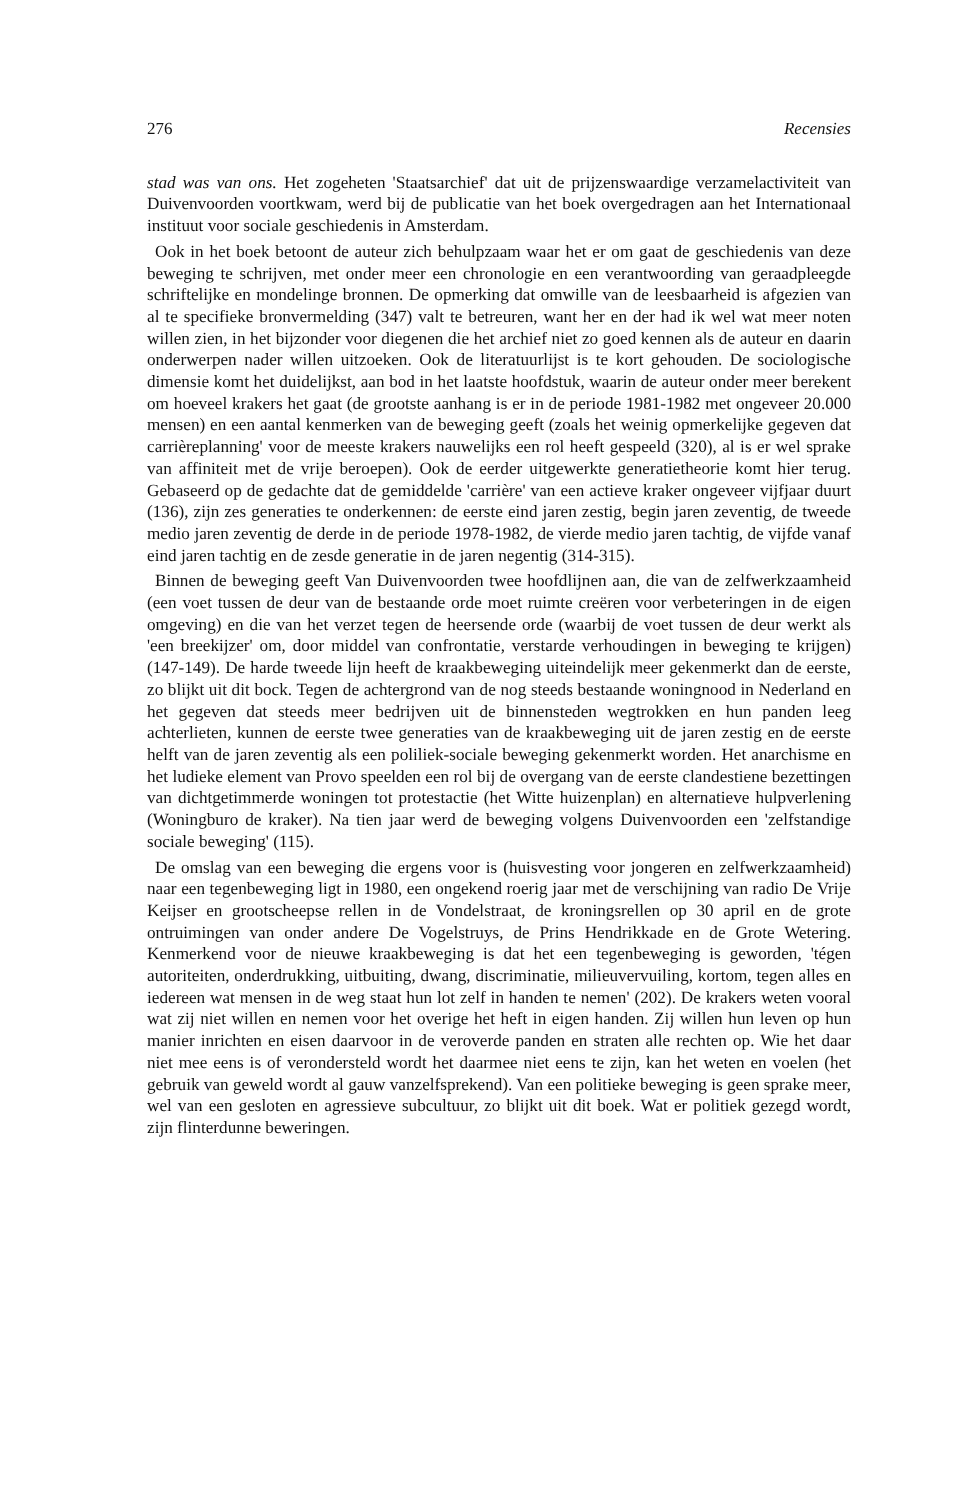276 Recensies
stad was van ons. Het zogeheten 'Staatsarchief' dat uit de prijzenswaardige verzamelactiviteit van Duivenvoorden voortkwam, werd bij de publicatie van het boek overgedragen aan het Internationaal instituut voor sociale geschiedenis in Amsterdam.
Ook in het boek betoont de auteur zich behulpzaam waar het er om gaat de geschiedenis van deze beweging te schrijven, met onder meer een chronologie en een verantwoording van geraadpleegde schriftelijke en mondelinge bronnen. De opmerking dat omwille van de leesbaarheid is afgezien van al te specifieke bronvermelding (347) valt te betreuren, want her en der had ik wel wat meer noten willen zien, in het bijzonder voor diegenen die het archief niet zo goed kennen als de auteur en daarin onderwerpen nader willen uitzoeken. Ook de literatuurlijst is te kort gehouden. De sociologische dimensie komt het duidelijkst, aan bod in het laatste hoofdstuk, waarin de auteur onder meer berekent om hoeveel krakers het gaat (de grootste aanhang is er in de periode 1981-1982 met ongeveer 20.000 mensen) en een aantal kenmerken van de beweging geeft (zoals het weinig opmerkelijke gegeven dat carrièreplanning' voor de meeste krakers nauwelijks een rol heeft gespeeld (320), al is er wel sprake van affiniteit met de vrije beroepen). Ook de eerder uitgewerkte generatietheorie komt hier terug. Gebaseerd op de gedachte dat de gemiddelde 'carrière' van een actieve kraker ongeveer vijfjaar duurt (136), zijn zes generaties te onderkennen: de eerste eind jaren zestig, begin jaren zeventig, de tweede medio jaren zeventig de derde in de periode 1978-1982, de vierde medio jaren tachtig, de vijfde vanaf eind jaren tachtig en de zesde generatie in de jaren negentig (314-315).
Binnen de beweging geeft Van Duivenvoorden twee hoofdlijnen aan, die van de zelfwerkzaamheid (een voet tussen de deur van de bestaande orde moet ruimte creëren voor verbeteringen in de eigen omgeving) en die van het verzet tegen de heersende orde (waarbij de voet tussen de deur werkt als 'een breekijzer' om, door middel van confrontatie, verstarde verhoudingen in beweging te krijgen) (147-149). De harde tweede lijn heeft de kraakbeweging uiteindelijk meer gekenmerkt dan de eerste, zo blijkt uit dit bock. Tegen de achtergrond van de nog steeds bestaande woningnood in Nederland en het gegeven dat steeds meer bedrijven uit de binnensteden wegtrokken en hun panden leeg achterlieten, kunnen de eerste twee generaties van de kraakbeweging uit de jaren zestig en de eerste helft van de jaren zeventig als een poliliek-sociale beweging gekenmerkt worden. Het anarchisme en het ludieke element van Provo speelden een rol bij de overgang van de eerste clandestiene bezettingen van dichtgetimmerde woningen tot protestactie (het Witte huizenplan) en alternatieve hulpverlening (Woningburo de kraker). Na tien jaar werd de beweging volgens Duivenvoorden een 'zelfstandige sociale beweging' (115).
De omslag van een beweging die ergens voor is (huisvesting voor jongeren en zelfwerkzaamheid) naar een tegenbeweging ligt in 1980, een ongekend roerig jaar met de verschijning van radio De Vrije Keijser en grootscheepse rellen in de Vondelstraat, de kroningsrellen op 30 april en de grote ontruimingen van onder andere De Vogelstruys, de Prins Hendrikkade en de Grote Wetering. Kenmerkend voor de nieuwe kraakbeweging is dat het een tegenbeweging is geworden, 'tégen autoriteiten, onderdrukking, uitbuiting, dwang, discriminatie, milieuvervuiling, kortom, tegen alles en iedereen wat mensen in de weg staat hun lot zelf in handen te nemen' (202). De krakers weten vooral wat zij niet willen en nemen voor het overige het heft in eigen handen. Zij willen hun leven op hun manier inrichten en eisen daarvoor in de veroverde panden en straten alle rechten op. Wie het daar niet mee eens is of verondersteld wordt het daarmee niet eens te zijn, kan het weten en voelen (het gebruik van geweld wordt al gauw vanzelfsprekend). Van een politieke beweging is geen sprake meer, wel van een gesloten en agressieve subcultuur, zo blijkt uit dit boek. Wat er politiek gezegd wordt, zijn flinterdunne beweringen.